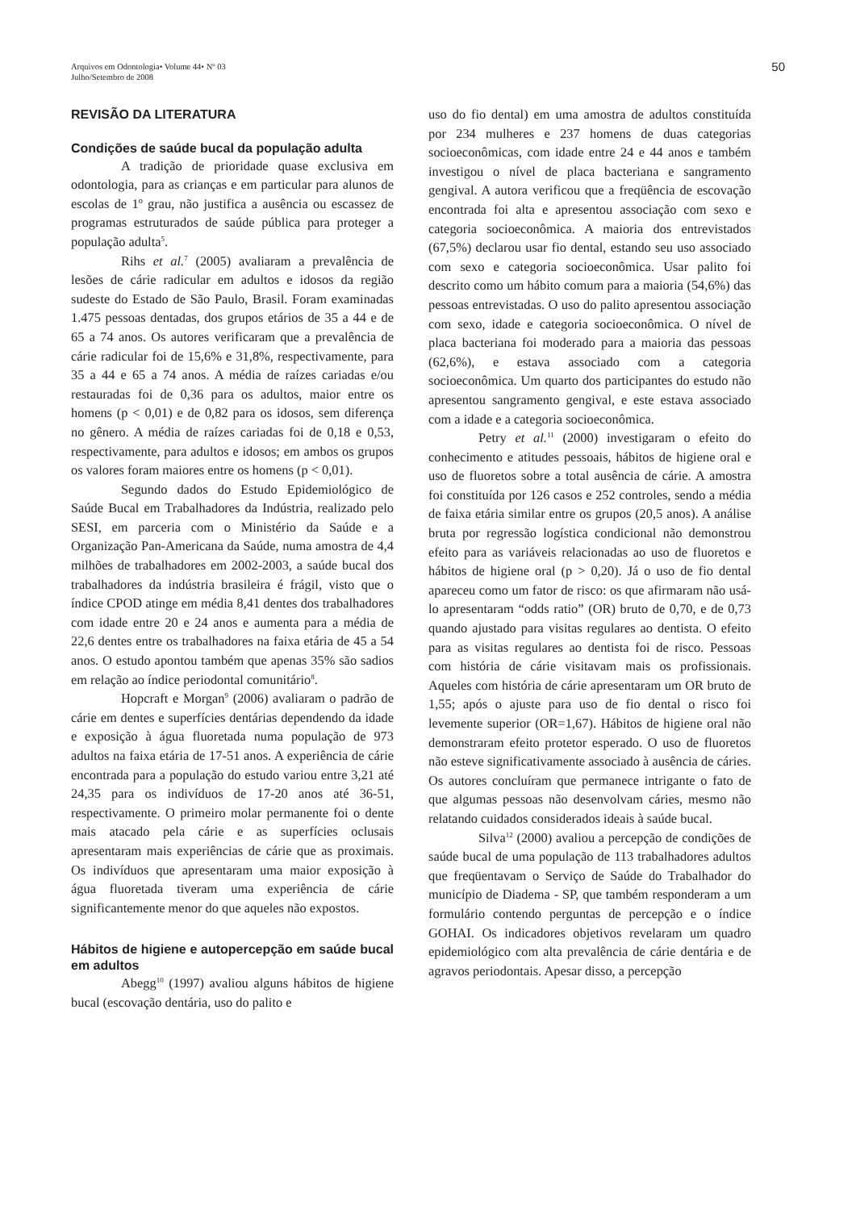Arquivos em Odontologia• Volume 44• Nº 03
Julho/Setembro de 2008
50
REVISÃO DA LITERATURA
Condições de saúde bucal da população adulta
A tradição de prioridade quase exclusiva em odontologia, para as crianças e em particular para alunos de escolas de 1º grau, não justifica a ausência ou escassez de programas estruturados de saúde pública para proteger a população adulta<sup>5</sup>.
Rihs et al.<sup>7</sup> (2005) avaliaram a prevalência de lesões de cárie radicular em adultos e idosos da região sudeste do Estado de São Paulo, Brasil. Foram examinadas 1.475 pessoas dentadas, dos grupos etários de 35 a 44 e de 65 a 74 anos. Os autores verificaram que a prevalência de cárie radicular foi de 15,6% e 31,8%, respectivamente, para 35 a 44 e 65 a 74 anos. A média de raízes cariadas e/ou restauradas foi de 0,36 para os adultos, maior entre os homens (p < 0,01) e de 0,82 para os idosos, sem diferença no gênero. A média de raízes cariadas foi de 0,18 e 0,53, respectivamente, para adultos e idosos; em ambos os grupos os valores foram maiores entre os homens (p < 0,01).
Segundo dados do Estudo Epidemiológico de Saúde Bucal em Trabalhadores da Indústria, realizado pelo SESI, em parceria com o Ministério da Saúde e a Organização Pan-Americana da Saúde, numa amostra de 4,4 milhões de trabalhadores em 2002-2003, a saúde bucal dos trabalhadores da indústria brasileira é frágil, visto que o índice CPOD atinge em média 8,41 dentes dos trabalhadores com idade entre 20 e 24 anos e aumenta para a média de 22,6 dentes entre os trabalhadores na faixa etária de 45 a 54 anos. O estudo apontou também que apenas 35% são sadios em relação ao índice periodontal comunitário<sup>8</sup>.
Hopcraft e Morgan<sup>9</sup> (2006) avaliaram o padrão de cárie em dentes e superfícies dentárias dependendo da idade e exposição à água fluoretada numa população de 973 adultos na faixa etária de 17-51 anos. A experiência de cárie encontrada para a população do estudo variou entre 3,21 até 24,35 para os indivíduos de 17-20 anos até 36-51, respectivamente. O primeiro molar permanente foi o dente mais atacado pela cárie e as superfícies oclusais apresentaram mais experiências de cárie que as proximais. Os indivíduos que apresentaram uma maior exposição à água fluoretada tiveram uma experiência de cárie significantemente menor do que aqueles não expostos.
Hábitos de higiene e autopercepção em saúde bucal em adultos
Abegg<sup>10</sup> (1997) avaliou alguns hábitos de higiene bucal (escovação dentária, uso do palito e
uso do fio dental) em uma amostra de adultos constituída por 234 mulheres e 237 homens de duas categorias socioeconômicas, com idade entre 24 e 44 anos e também investigou o nível de placa bacteriana e sangramento gengival. A autora verificou que a freqüência de escovação encontrada foi alta e apresentou associação com sexo e categoria socioeconômica. A maioria dos entrevistados (67,5%) declarou usar fio dental, estando seu uso associado com sexo e categoria socioeconômica. Usar palito foi descrito como um hábito comum para a maioria (54,6%) das pessoas entrevistadas. O uso do palito apresentou associação com sexo, idade e categoria socioeconômica. O nível de placa bacteriana foi moderado para a maioria das pessoas (62,6%), e estava associado com a categoria socioeconômica. Um quarto dos participantes do estudo não apresentou sangramento gengival, e este estava associado com a idade e a categoria socioeconômica.
Petry et al.<sup>11</sup> (2000) investigaram o efeito do conhecimento e atitudes pessoais, hábitos de higiene oral e uso de fluoretos sobre a total ausência de cárie. A amostra foi constituída por 126 casos e 252 controles, sendo a média de faixa etária similar entre os grupos (20,5 anos). A análise bruta por regressão logística condicional não demonstrou efeito para as variáveis relacionadas ao uso de fluoretos e hábitos de higiene oral (p > 0,20). Já o uso de fio dental apareceu como um fator de risco: os que afirmaram não usá-lo apresentaram “odds ratio” (OR) bruto de 0,70, e de 0,73 quando ajustado para visitas regulares ao dentista. O efeito para as visitas regulares ao dentista foi de risco. Pessoas com história de cárie visitavam mais os profissionais. Aqueles com história de cárie apresentaram um OR bruto de 1,55; após o ajuste para uso de fio dental o risco foi levemente superior (OR=1,67). Hábitos de higiene oral não demonstraram efeito protetor esperado. O uso de fluoretos não esteve significativamente associado à ausência de cáries. Os autores concluíram que permanece intrigante o fato de que algumas pessoas não desenvolvam cáries, mesmo não relatando cuidados considerados ideais à saúde bucal.
Silva<sup>12</sup> (2000) avaliou a percepção de condições de saúde bucal de uma população de 113 trabalhadores adultos que freqüentavam o Serviço de Saúde do Trabalhador do município de Diadema - SP, que também responderam a um formulário contendo perguntas de percepção e o índice GOHAI. Os indicadores objetivos revelaram um quadro epidemiológico com alta prevalência de cárie dentária e de agravos periodontais. Apesar disso, a percepção